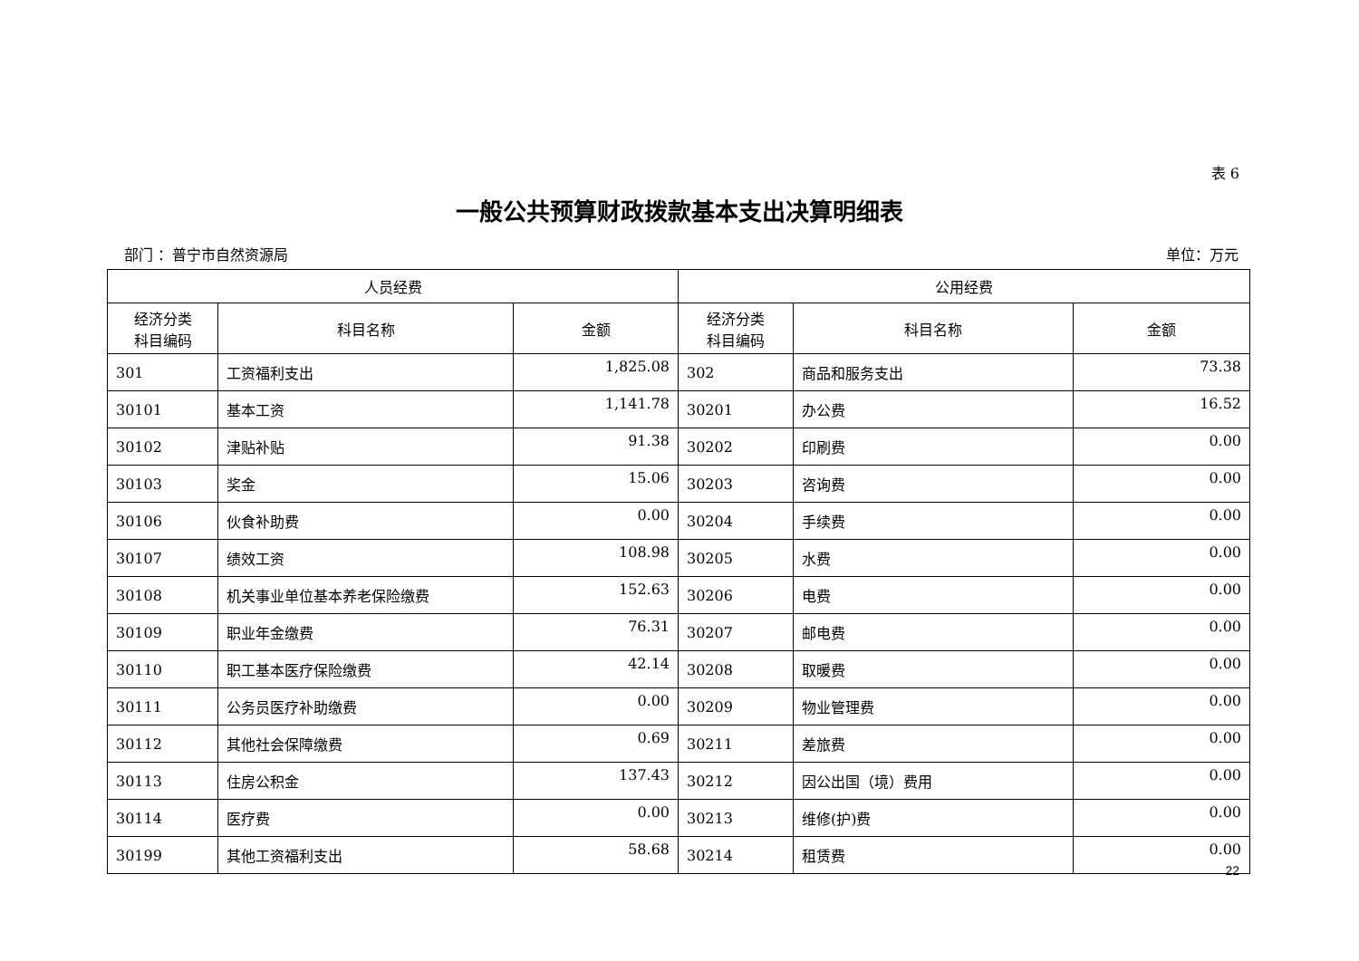表 6
一般公共预算财政拨款基本支出决算明细表
部门 ：普宁市自然资源局 单位：万元
| 人员经费 | | | 公用经费 | | |
| --- | --- | --- | --- | --- | --- |
| 经济分类 科目编码 | 科目名称 | 金额 | 经济分类 科目编码 | 科目名称 | 金额 |
| 301 | 工资福利支出 | 1,825.08 | 302 | 商品和服务支出 | 73.38 |
| 30101 | 基本工资 | 1,141.78 | 30201 | 办公费 | 16.52 |
| 30102 | 津贴补贴 | 91.38 | 30202 | 印刷费 | 0.00 |
| 30103 | 奖金 | 15.06 | 30203 | 咨询费 | 0.00 |
| 30106 | 伙食补助费 | 0.00 | 30204 | 手续费 | 0.00 |
| 30107 | 绩效工资 | 108.98 | 30205 | 水费 | 0.00 |
| 30108 | 机关事业单位基本养老保险缴费 | 152.63 | 30206 | 电费 | 0.00 |
| 30109 | 职业年金缴费 | 76.31 | 30207 | 邮电费 | 0.00 |
| 30110 | 职工基本医疗保险缴费 | 42.14 | 30208 | 取暖费 | 0.00 |
| 30111 | 公务员医疗补助缴费 | 0.00 | 30209 | 物业管理费 | 0.00 |
| 30112 | 其他社会保障缴费 | 0.69 | 30211 | 差旅费 | 0.00 |
| 30113 | 住房公积金 | 137.43 | 30212 | 因公出国（境）费用 | 0.00 |
| 30114 | 医疗费 | 0.00 | 30213 | 维修(护)费 | 0.00 |
| 30199 | 其他工资福利支出 | 58.68 | 30214 | 租赁费 | 0.00 |
22